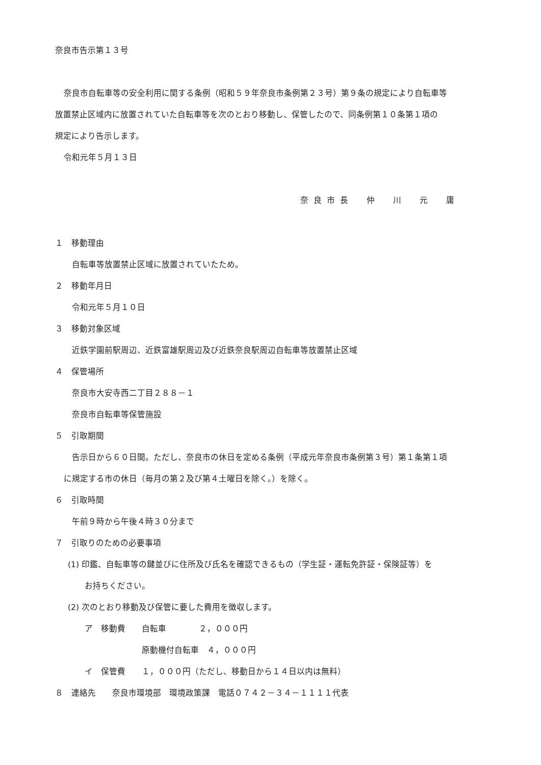奈良市告示第１３号
奈良市自転車等の安全利用に関する条例（昭和５９年奈良市条例第２３号）第９条の規定により自転車等
放置禁止区域内に放置されていた自転車等を次のとおり移動し、保管したので、同条例第１０条第１項の
規定により告示します。
令和元年５月１３日
奈良市長　仲　川　元　庸
１　移動理由
自転車等放置禁止区域に放置されていたため。
２　移動年月日
令和元年５月１０日
３　移動対象区域
近鉄学園前駅周辺、近鉄富雄駅周辺及び近鉄奈良駅周辺自転車等放置禁止区域
４　保管場所
奈良市大安寺西二丁目２８８－１
奈良市自転車等保管施設
５　引取期間
告示日から６０日間。ただし、奈良市の休日を定める条例（平成元年奈良市条例第３号）第１条第１項
に規定する市の休日（毎月の第２及び第４土曜日を除く。）を除く。
６　引取時間
午前９時から午後４時３０分まで
７　引取りのための必要事項
(1) 印鑑、自転車等の鍵並びに住所及び氏名を確認できるもの（学生証・運転免許証・保険証等）を
お持ちください。
(2) 次のとおり移動及び保管に要した費用を徴収します。
ア　移動費　　自転車　　　　２，０００円
　　　　　　　原動機付自転車　４，０００円
イ　保管費　　１，０００円（ただし、移動日から１４日以内は無料）
８　連絡先　　奈良市環境部　環境政策課　電話０７４２－３４－１１１１代表